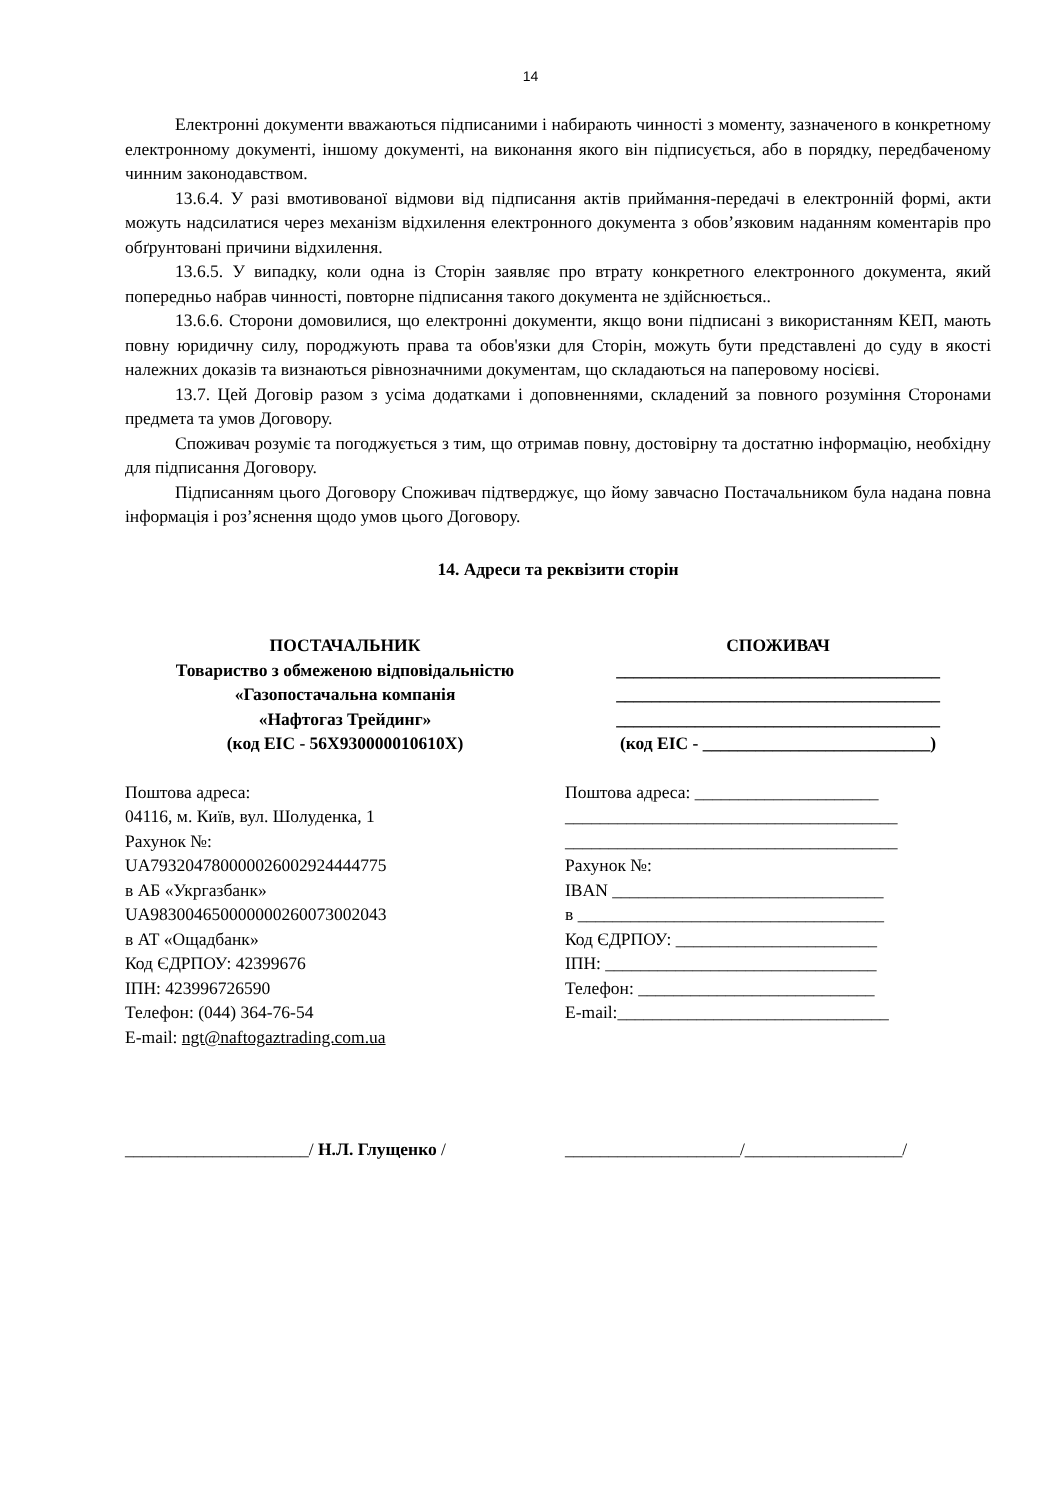14
Електронні документи вважаються підписаними і набирають чинності з моменту, зазначеного в конкретному електронному документі, іншому документі, на виконання якого він підписується, або в порядку, передбаченому чинним законодавством.
13.6.4. У разі вмотивованої відмови від підписання актів приймання-передачі в електронній формі, акти можуть надсилатися через механізм відхилення електронного документа з обов’язковим наданням коментарів про обґрунтовані причини відхилення.
13.6.5. У випадку, коли одна із Сторін заявляє про втрату конкретного електронного документа, який попередньо набрав чинності, повторне підписання такого документа не здійснюється..
13.6.6. Сторони домовилися, що електронні документи, якщо вони підписані з використанням КЕП, мають повну юридичну силу, породжують права та обов'язки для Сторін, можуть бути представлені до суду в якості належних доказів та визнаються рівнозначними документам, що складаються на паперовому носієві.
13.7. Цей Договір разом з усіма додатками і доповненнями, складений за повного розуміння Сторонами предмета та умов Договору.
Споживач розуміє та погоджується з тим, що отримав повну, достовірну та достатню інформацію, необхідну для підписання Договору.
Підписанням цього Договору Споживач підтверджує, що йому завчасно Постачальником була надана повна інформація і роз’яснення щодо умов цього Договору.
14. Адреси та реквізити сторін
ПОСТАЧАЛЬНИК
Товариство з обмеженою відповідальністю
«Газопостачальна компанія
«Нафтогаз Трейдинг»
(код EIC - 56X930000010610X)
Поштова адреса:
04116, м. Київ, вул. Шолуденка, 1
Рахунок №:
UA793204780000026002924444775
в АБ «Укргазбанк»
UA983004650000000260073002043
в АТ «Ощадбанк»
Код ЄДРПОУ: 42399676
ІПН: 423996726590
Телефон: (044) 364-76-54
E-mail: ngt@naftogaztrading.com.ua
СПОЖИВАЧ
_____________________________________
_____________________________________
_____________________________________
(код EIC - __________________________)
Поштова адреса: _____________________
______________________________________
______________________________________
Рахунок №:
IBAN _______________________________
в ___________________________________
Код ЄДРПОУ: _______________________
ІПН: _______________________________
Телефон: ___________________________
E-mail:_______________________________
_____________________/ Н.Л. Глущенко / ____________________/__________________/